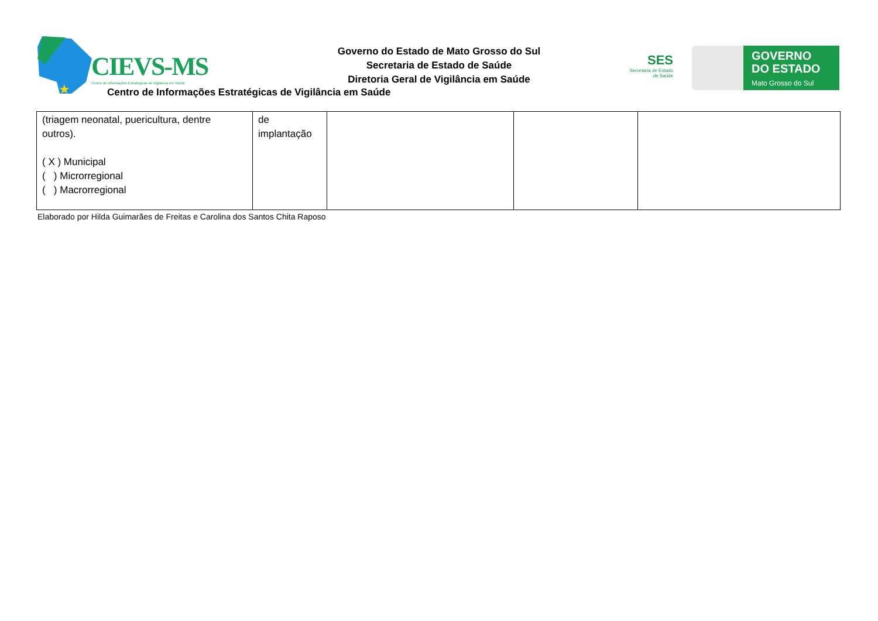★
CIEVS-MS
Centro de Informações Estratégicas de Vigilância em Saúde
Governo do Estado de Mato Grosso do Sul
Secretaria de Estado de Saúde
Diretoria Geral de Vigilância em Saúde
Centro de Informações Estratégicas de Vigilância em Saúde
SES
Secretaria de Estado
de Saúde
GOVERNO
DO ESTADO
Mato Grosso do Sul
| (triagem neonatal, puericultura, dentre outros). ( X ) Municipal ( ) Microrregional ( ) Macrorregional | de implantação | | | |
Elaborado por Hilda Guimarães de Freitas e Carolina dos Santos Chita Raposo